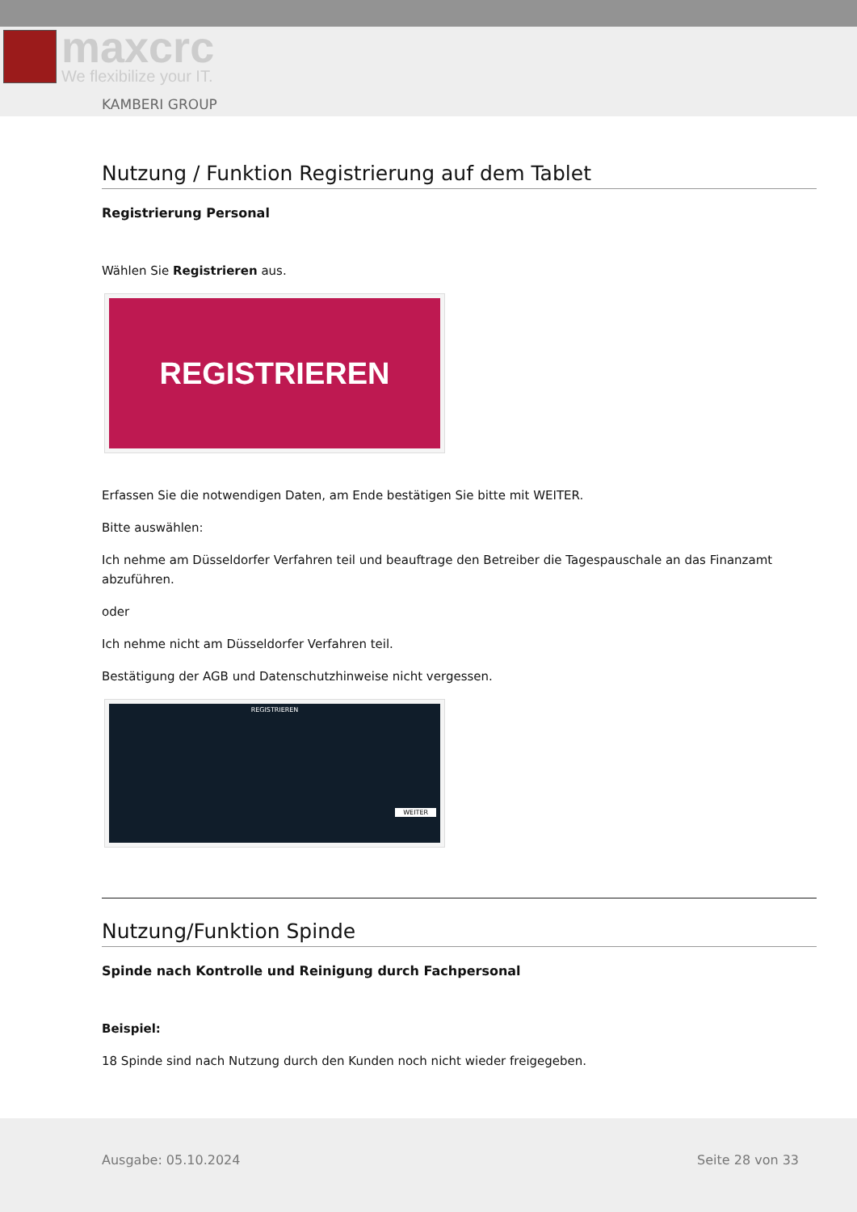maxcrc
We flexibilize your IT.
KAMBERI GROUP
Nutzung / Funktion Registrierung auf dem Tablet
Registrierung Personal
Wählen Sie Registrieren aus.
REGISTRIEREN
Erfassen Sie die notwendigen Daten, am Ende bestätigen Sie bitte mit WEITER.
Bitte auswählen:
Ich nehme am Düsseldorfer Verfahren teil und beauftrage den Betreiber die Tagespauschale an das Finanzamt abzuführen.
oder
Ich nehme nicht am Düsseldorfer Verfahren teil.
Bestätigung der AGB und Datenschutzhinweise nicht vergessen.
REGISTRIEREN
WEITER
Nutzung/Funktion Spinde
Spinde nach Kontrolle und Reinigung durch Fachpersonal
Beispiel:
18 Spinde sind nach Nutzung durch den Kunden noch nicht wieder freigegeben.
Ausgabe: 05.10.2024 Seite 28 von 33